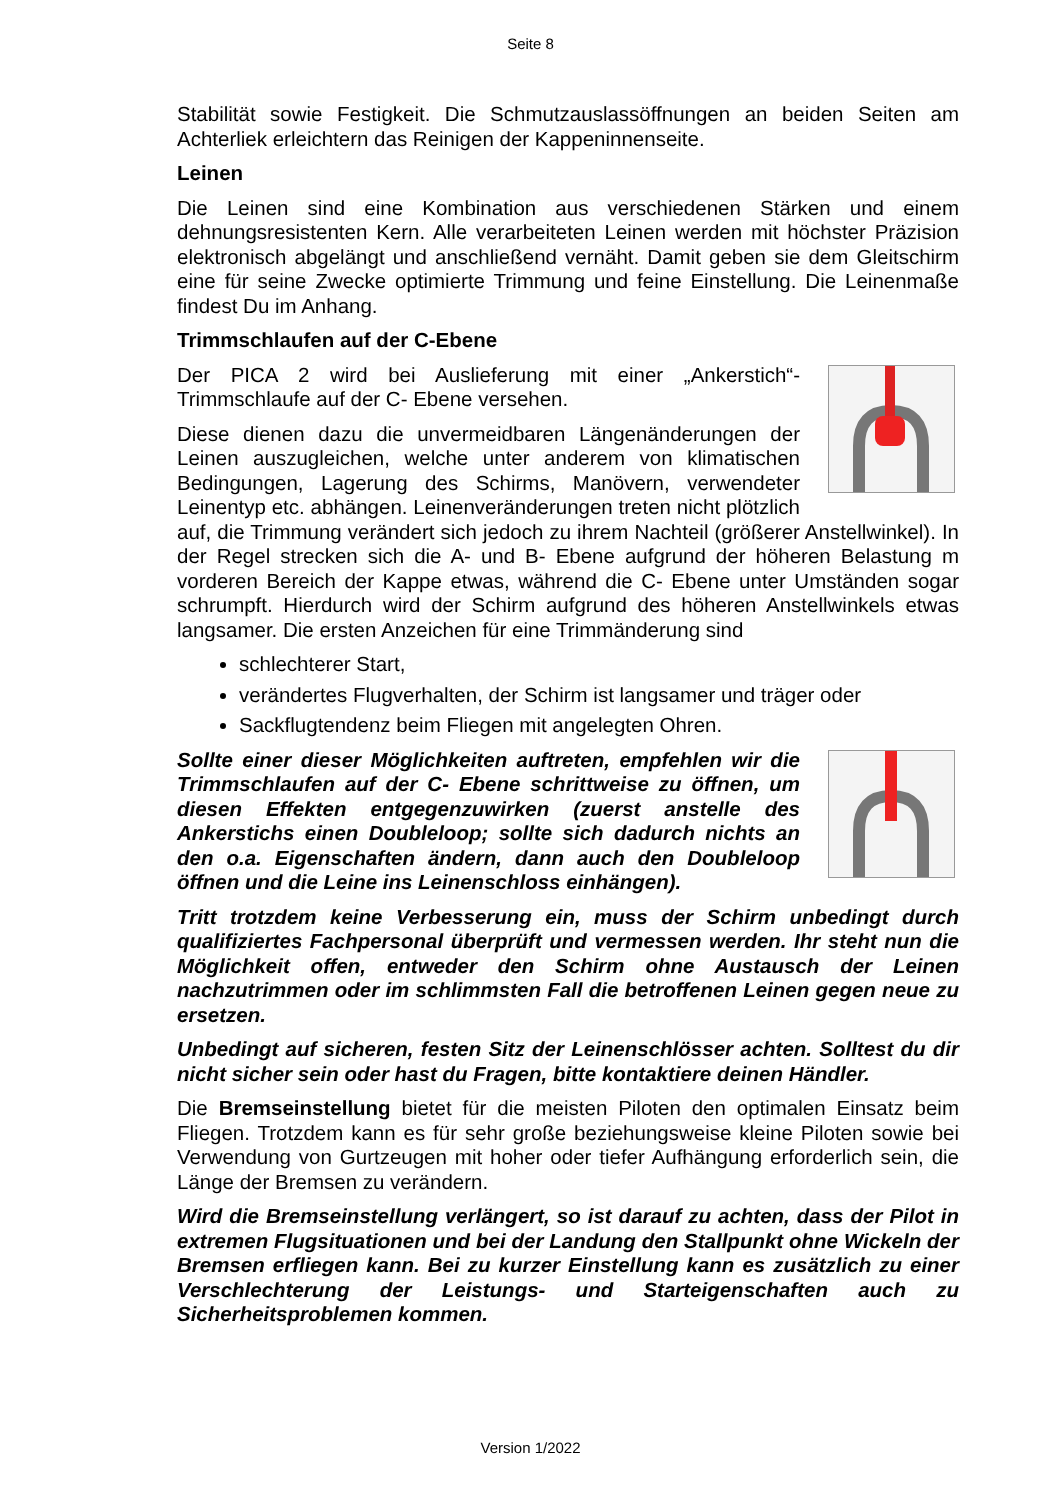Seite 8
Stabilität sowie Festigkeit. Die Schmutzauslassöffnungen an beiden Seiten am Achterliek erleichtern das Reinigen der Kappeninnenseite.
Leinen
Die Leinen sind eine Kombination aus verschiedenen Stärken und einem dehnungsresistenten Kern. Alle verarbeiteten Leinen werden mit höchster Präzision elektronisch abgelängt und anschließend vernäht. Damit geben sie dem Gleitschirm eine für seine Zwecke optimierte Trimmung und feine Einstellung. Die Leinenmaße findest Du im Anhang.
Trimmschlaufen auf der C-Ebene
Der PICA 2 wird bei Auslieferung mit einer „Ankerstich“-Trimmschlaufe auf der C- Ebene versehen.
Diese dienen dazu die unvermeidbaren Längenänderungen der Leinen auszugleichen, welche unter anderem von klimatischen Bedingungen, Lagerung des Schirms, Manövern, verwendeter Leinentyp etc. abhängen. Leinenveränderungen treten nicht plötzlich auf, die Trimmung verändert sich jedoch zu ihrem Nachteil (größerer Anstellwinkel). In der Regel strecken sich die A- und B- Ebene aufgrund der höheren Belastung m vorderen Bereich der Kappe etwas, während die C- Ebene unter Umständen sogar schrumpft. Hierdurch wird der Schirm aufgrund des höheren Anstellwinkels etwas langsamer. Die ersten Anzeichen für eine Trimmänderung sind
schlechterer Start,
verändertes Flugverhalten, der Schirm ist langsamer und träger oder
Sackflugtendenz beim Fliegen mit angelegten Ohren.
Sollte einer dieser Möglichkeiten auftreten, empfehlen wir die Trimmschlaufen auf der C- Ebene schrittweise zu öffnen, um diesen Effekten entgegenzuwirken (zuerst anstelle des Ankerstichs einen Doubleloop; sollte sich dadurch nichts an den o.a. Eigenschaften ändern, dann auch den Doubleloop öffnen und die Leine ins Leinenschloss einhängen).
Tritt trotzdem keine Verbesserung ein, muss der Schirm unbedingt durch qualifiziertes Fachpersonal überprüft und vermessen werden. Ihr steht nun die Möglichkeit offen, entweder den Schirm ohne Austausch der Leinen nachzutrimmen oder im schlimmsten Fall die betroffenen Leinen gegen neue zu ersetzen.
Unbedingt auf sicheren, festen Sitz der Leinenschlösser achten. Solltest du dir nicht sicher sein oder hast du Fragen, bitte kontaktiere deinen Händler.
Die Bremseinstellung bietet für die meisten Piloten den optimalen Einsatz beim Fliegen. Trotzdem kann es für sehr große beziehungsweise kleine Piloten sowie bei Verwendung von Gurtzeugen mit hoher oder tiefer Aufhängung erforderlich sein, die Länge der Bremsen zu verändern.
Wird die Bremseinstellung verlängert, so ist darauf zu achten, dass der Pilot in extremen Flugsituationen und bei der Landung den Stallpunkt ohne Wickeln der Bremsen erfliegen kann. Bei zu kurzer Einstellung kann es zusätzlich zu einer Verschlechterung der Leistungs- und Starteigenschaften auch zu Sicherheitsproblemen kommen.
Version 1/2022